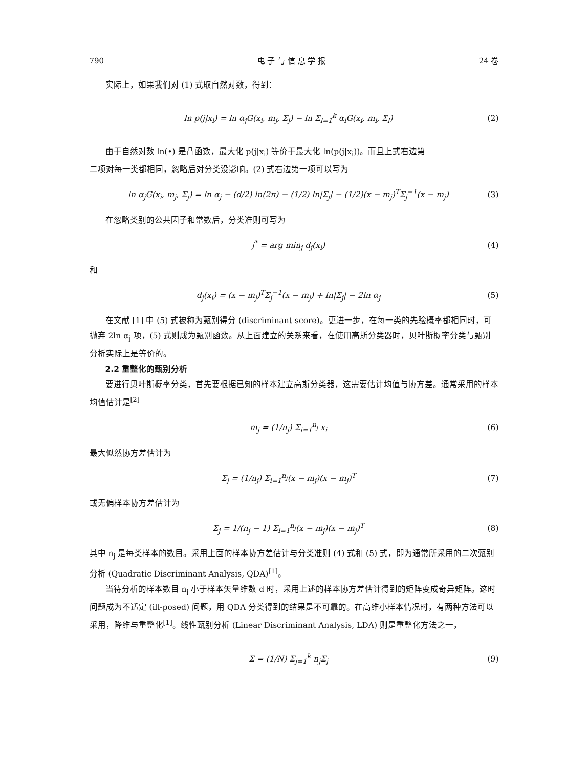790 电 子 与 信 息 学 报 24 卷
实际上，如果我们对 (1) 式取自然对数，得到：
ln p(j|x<sub>i</sub>) = ln α<sub>j</sub>G(x<sub>i</sub>, m<sub>j</sub>, Σ<sub>j</sub>) − ln Σ<sub>l=1</sub><sup>k</sup> α<sub>l</sub>G(x<sub>i</sub>, m<sub>l</sub>, Σ<sub>l</sub>) (2)
由于自然对数 ln(•) 是凸函数，最大化 p(j|x<sub>i</sub>) 等价于最大化 ln(p(j|x<sub>i</sub>))。而且上式右边第
二项对每一类都相同，忽略后对分类没影响。(2) 式右边第一项可以写为
ln α<sub>j</sub>G(x<sub>i</sub>, m<sub>j</sub>, Σ<sub>j</sub>) = ln α<sub>j</sub> − (d/2) ln(2π) − (1/2) ln|Σ<sub>j</sub>| − (1/2)(x − m<sub>j</sub>)<sup>T</sup>Σ<sub>j</sub><sup>−1</sup>(x − m<sub>j</sub>) (3)
在忽略类别的公共因子和常数后，分类准则可写为
j<sup>*</sup> = arg min<sub>j</sub> d<sub>j</sub>(x<sub>i</sub>) (4)
和
d<sub>j</sub>(x<sub>i</sub>) = (x − m<sub>j</sub>)<sup>T</sup>Σ<sub>j</sub><sup>−1</sup>(x − m<sub>j</sub>) + ln|Σ<sub>j</sub>| − 2ln α<sub>j</sub> (5)
在文献 [1] 中 (5) 式被称为甄别得分 (discriminant score)。更进一步，在每一类的先验概率都相同时，可抛弃 2ln α<sub>j</sub> 项，(5) 式则成为甄别函数。从上面建立的关系来看，在使用高斯分类器时，贝叶斯概率分类与甄别分析实际上是等价的。
2.2 重整化的甄别分析
要进行贝叶斯概率分类，首先要根据已知的样本建立高斯分类器，这需要估计均值与协方差。通常采用的样本均值估计是<sup>[2]</sup>
m<sub>j</sub> = (1/n<sub>j</sub>) Σ<sub>i=1</sub><sup>n<sub>j</sub></sup> x<sub>i</sub> (6)
最大似然协方差估计为
Σ<sub>j</sub> = (1/n<sub>j</sub>) Σ<sub>i=1</sub><sup>n<sub>j</sub></sup>(x − m<sub>j</sub>)(x − m<sub>j</sub>)<sup>T</sup> (7)
或无偏样本协方差估计为
Σ<sub>j</sub> = 1/(n<sub>j</sub> − 1) Σ<sub>i=1</sub><sup>n<sub>j</sub></sup>(x − m<sub>j</sub>)(x − m<sub>j</sub>)<sup>T</sup> (8)
其中 n<sub>j</sub> 是每类样本的数目。采用上面的样本协方差估计与分类准则 (4) 式和 (5) 式，即为通常所采用的二次甄别分析 (Quadratic Discriminant Analysis, QDA)<sup>[1]</sup>。
当待分析的样本数目 n<sub>j</sub> 小于样本矢量维数 d 时，采用上述的样本协方差估计得到的矩阵变成奇异矩阵。这时问题成为不适定 (ill-posed) 问题，用 QDA 分类得到的结果是不可靠的。在高维小样本情况时，有两种方法可以采用，降维与重整化<sup>[1]</sup>。线性甄别分析 (Linear Discriminant Analysis, LDA) 则是重整化方法之一，
Σ = (1/N) Σ<sub>j=1</sub><sup>k</sup> n<sub>j</sub>Σ<sub>j</sub> (9)